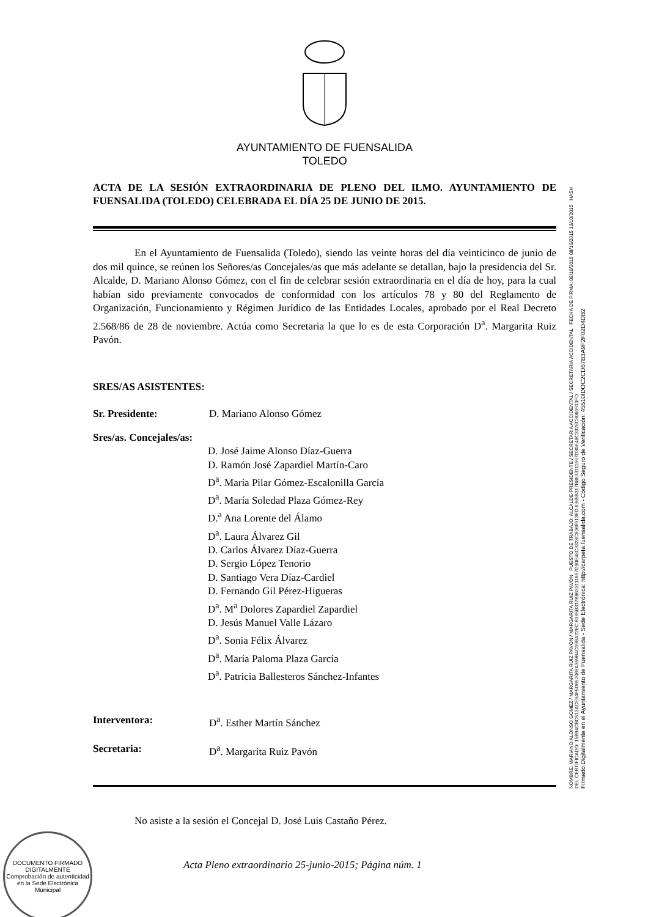AYUNTAMIENTO DE FUENSALIDA
TOLEDO
ACTA DE LA SESIÓN EXTRAORDINARIA DE PLENO DEL ILMO. AYUNTAMIENTO DE FUENSALIDA (TOLEDO) CELEBRADA EL DÍA 25 DE JUNIO DE 2015.
    En el Ayuntamiento de Fuensalida (Toledo), siendo las veinte horas del día veinticinco de junio de dos mil quince, se reúnen los Señores/as Concejales/as que más adelante se detallan, bajo la presidencia del Sr. Alcalde, D. Mariano Alonso Gómez, con el fin de celebrar sesión extraordinaria en el día de hoy, para la cual habían sido previamente convocados de conformidad con los artículos 78 y 80 del Reglamento de Organización, Funcionamiento y Régimen Jurídico de las Entidades Locales, aprobado por el Real Decreto 2.568/86 de 28 de noviembre. Actúa como Secretaria la que lo es de esta Corporación D<sup>a</sup>. Margarita Ruiz Pavón.
SRES/AS ASISTENTES:
Sr. Presidente: D. Mariano Alonso Gómez
Sres/as. Concejales/as:
D. José Jaime Alonso Díaz-Guerra
D. Ramón José Zapardiel Martín-Caro
D<sup>a</sup>. María Pilar Gómez-Escalonilla García
D<sup>a</sup>. María Soledad Plaza Gómez-Rey
D.<sup>a</sup> Ana Lorente del Álamo
D<sup>a</sup>. Laura Álvarez Gil
D. Carlos Álvarez Díaz-Guerra
D. Sergio López Tenorio
D. Santiago Vera Díaz-Cardiel
D. Fernando Gil Pérez-Higueras
D<sup>a</sup>. M<sup>a</sup> Dolores Zapardiel Zapardiel
D. Jesús Manuel Valle Lázaro
D<sup>a</sup>. Sonia Félix Álvarez
D<sup>a</sup>. María Paloma Plaza García
D<sup>a</sup>. Patricia Ballesteros Sánchez-Infantes
Interventora: D<sup>a</sup>. Esther Martín Sánchez
Secretaria: D<sup>a</sup>. Margarita Ruiz Pavón
    No asiste a la sesión el Concejal D. José Luis Castaño Pérez.
NOMBRE: MARIANO ALONSO GOMEZ / MARGARITA RUIZ PAVÓN / MARGARITA RUIZ PAVÓN PUESTO DE TRABAJO: ALCALDE-PRESIDENTE / SECRETARIA ACCIDENTAL / SECRETARIA ACCIDENTAL FECHA DE FIRMA: 08/10/2015 08/10/2015 13/10/2015 HASH DEL CERTIFICADO: 15B94CBC513ACE94F5D652069A359B4C69BA22EC 6365B317B8633111667D30E48C3328C8066913FD 6365B317B8633111667D30E48C3328C8066913FD
Firmado Digitalmente en el Ayuntamiento de Fuensalida - Sede Electrónica: http://carpeta.fuensalida.com - Código Seguro de Verificación: 45510IDOC2CD67B3A9F2F02D4DB2
DOCUMENTO FIRMADO DIGITALMENTE
Comprobación de autenticidad en la Sede Electrónica Municipal
Acta Pleno extraordinario 25-junio-2015; Página núm. 1